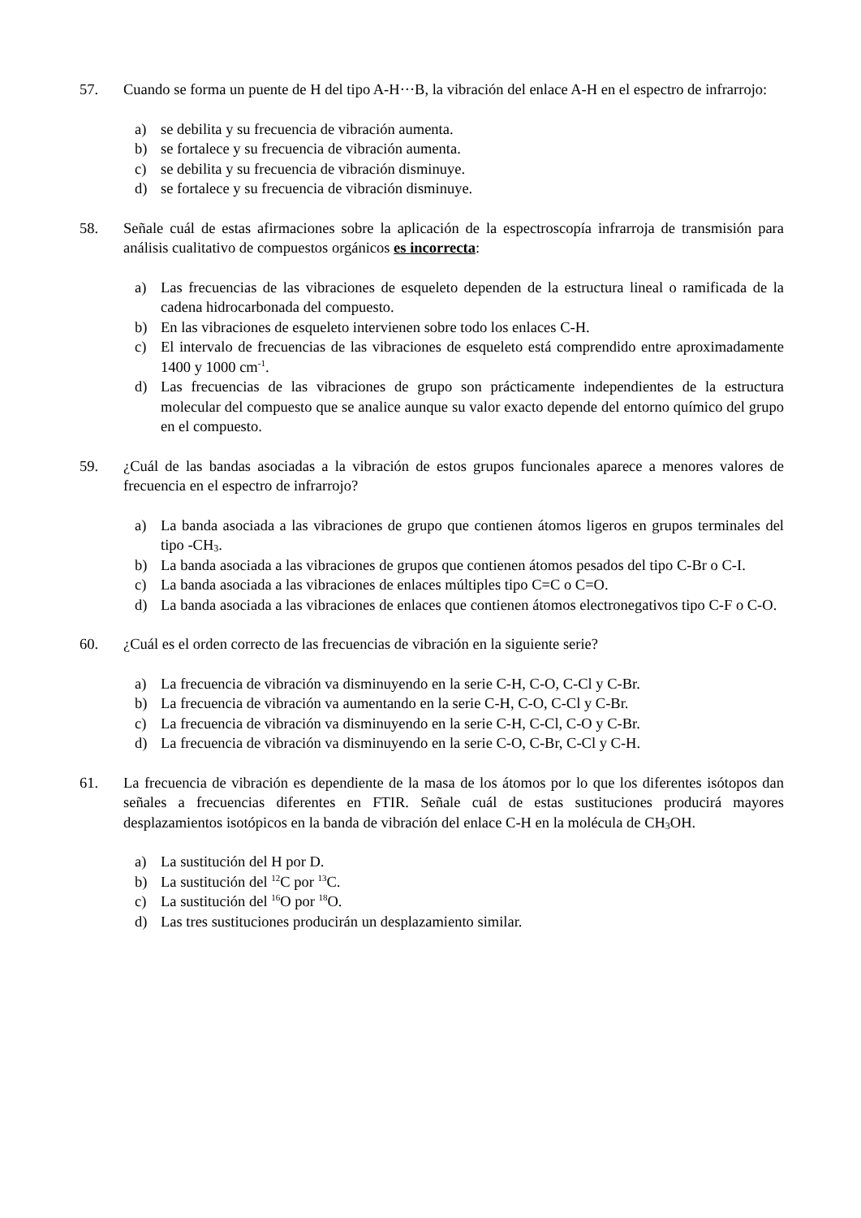57. Cuando se forma un puente de H del tipo A-H···B, la vibración del enlace A-H en el espectro de infrarrojo:
a) se debilita y su frecuencia de vibración aumenta.
b) se fortalece y su frecuencia de vibración aumenta.
c) se debilita y su frecuencia de vibración disminuye.
d) se fortalece y su frecuencia de vibración disminuye.
58. Señale cuál de estas afirmaciones sobre la aplicación de la espectroscopía infrarroja de transmisión para análisis cualitativo de compuestos orgánicos es incorrecta:
a) Las frecuencias de las vibraciones de esqueleto dependen de la estructura lineal o ramificada de la cadena hidrocarbonada del compuesto.
b) En las vibraciones de esqueleto intervienen sobre todo los enlaces C-H.
c) El intervalo de frecuencias de las vibraciones de esqueleto está comprendido entre aproximadamente 1400 y 1000 cm<sup>-1</sup>.
d) Las frecuencias de las vibraciones de grupo son prácticamente independientes de la estructura molecular del compuesto que se analice aunque su valor exacto depende del entorno químico del grupo en el compuesto.
59. ¿Cuál de las bandas asociadas a la vibración de estos grupos funcionales aparece a menores valores de frecuencia en el espectro de infrarrojo?
a) La banda asociada a las vibraciones de grupo que contienen átomos ligeros en grupos terminales del tipo -CH<sub>3</sub>.
b) La banda asociada a las vibraciones de grupos que contienen átomos pesados del tipo C-Br o C-I.
c) La banda asociada a las vibraciones de enlaces múltiples tipo C=C o C=O.
d) La banda asociada a las vibraciones de enlaces que contienen átomos electronegativos tipo C-F o C-O.
60. ¿Cuál es el orden correcto de las frecuencias de vibración en la siguiente serie?
a) La frecuencia de vibración va disminuyendo en la serie C-H, C-O, C-Cl y C-Br.
b) La frecuencia de vibración va aumentando en la serie C-H, C-O, C-Cl y C-Br.
c) La frecuencia de vibración va disminuyendo en la serie C-H, C-Cl, C-O y C-Br.
d) La frecuencia de vibración va disminuyendo en la serie C-O, C-Br, C-Cl y C-H.
61. La frecuencia de vibración es dependiente de la masa de los átomos por lo que los diferentes isótopos dan señales a frecuencias diferentes en FTIR. Señale cuál de estas sustituciones producirá mayores desplazamientos isotópicos en la banda de vibración del enlace C-H en la molécula de CH<sub>3</sub>OH.
a) La sustitución del H por D.
b) La sustitución del <sup>12</sup>C por <sup>13</sup>C.
c) La sustitución del <sup>16</sup>O por <sup>18</sup>O.
d) Las tres sustituciones producirán un desplazamiento similar.